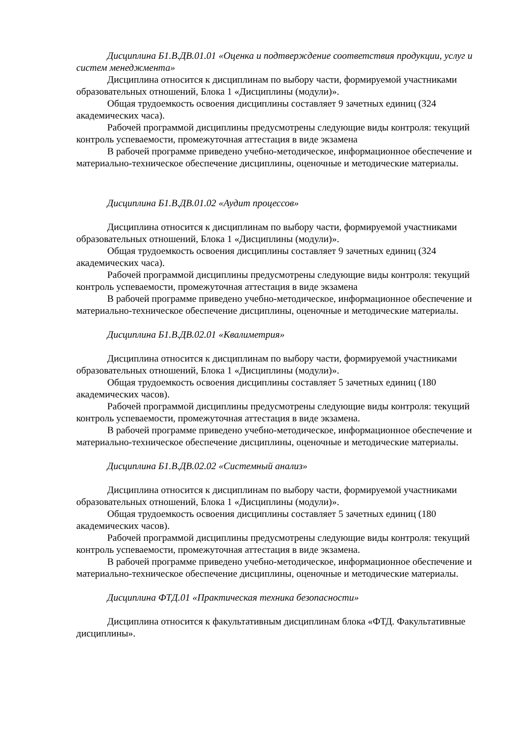Дисциплина Б1.В.ДВ.01.01 «Оценка и подтверждение соответствия продукции, услуг и систем менеджмента»
Дисциплина относится к дисциплинам по выбору части, формируемой участниками образовательных отношений, Блока 1 «Дисциплины (модули)».
Общая трудоемкость освоения дисциплины составляет 9 зачетных единиц (324 академических часа).
Рабочей программой дисциплины предусмотрены следующие виды контроля: текущий контроль успеваемости, промежуточная аттестация в виде экзамена
В рабочей программе приведено учебно-методическое, информационное обеспечение и материально-техническое обеспечение дисциплины, оценочные и методические материалы.
Дисциплина Б1.В.ДВ.01.02 «Аудит процессов»
Дисциплина относится к дисциплинам по выбору части, формируемой участниками образовательных отношений, Блока 1 «Дисциплины (модули)».
Общая трудоемкость освоения дисциплины составляет 9 зачетных единиц (324 академических часа).
Рабочей программой дисциплины предусмотрены следующие виды контроля: текущий контроль успеваемости, промежуточная аттестация в виде экзамена
В рабочей программе приведено учебно-методическое, информационное обеспечение и материально-техническое обеспечение дисциплины, оценочные и методические материалы.
Дисциплина Б1.В.ДВ.02.01 «Квалиметрия»
Дисциплина относится к дисциплинам по выбору части, формируемой участниками образовательных отношений, Блока 1 «Дисциплины (модули)».
Общая трудоемкость освоения дисциплины составляет 5 зачетных единиц (180 академических часов).
Рабочей программой дисциплины предусмотрены следующие виды контроля: текущий контроль успеваемости, промежуточная аттестация в виде экзамена.
В рабочей программе приведено учебно-методическое, информационное обеспечение и материально-техническое обеспечение дисциплины, оценочные и методические материалы.
Дисциплина Б1.В.ДВ.02.02 «Системный анализ»
Дисциплина относится к дисциплинам по выбору части, формируемой участниками образовательных отношений, Блока 1 «Дисциплины (модули)».
Общая трудоемкость освоения дисциплины составляет 5 зачетных единиц (180 академических часов).
Рабочей программой дисциплины предусмотрены следующие виды контроля: текущий контроль успеваемости, промежуточная аттестация в виде экзамена.
В рабочей программе приведено учебно-методическое, информационное обеспечение и материально-техническое обеспечение дисциплины, оценочные и методические материалы.
Дисциплина ФТД.01 «Практическая техника безопасности»
Дисциплина относится к факультативным дисциплинам блока «ФТД. Факультативные дисциплины».